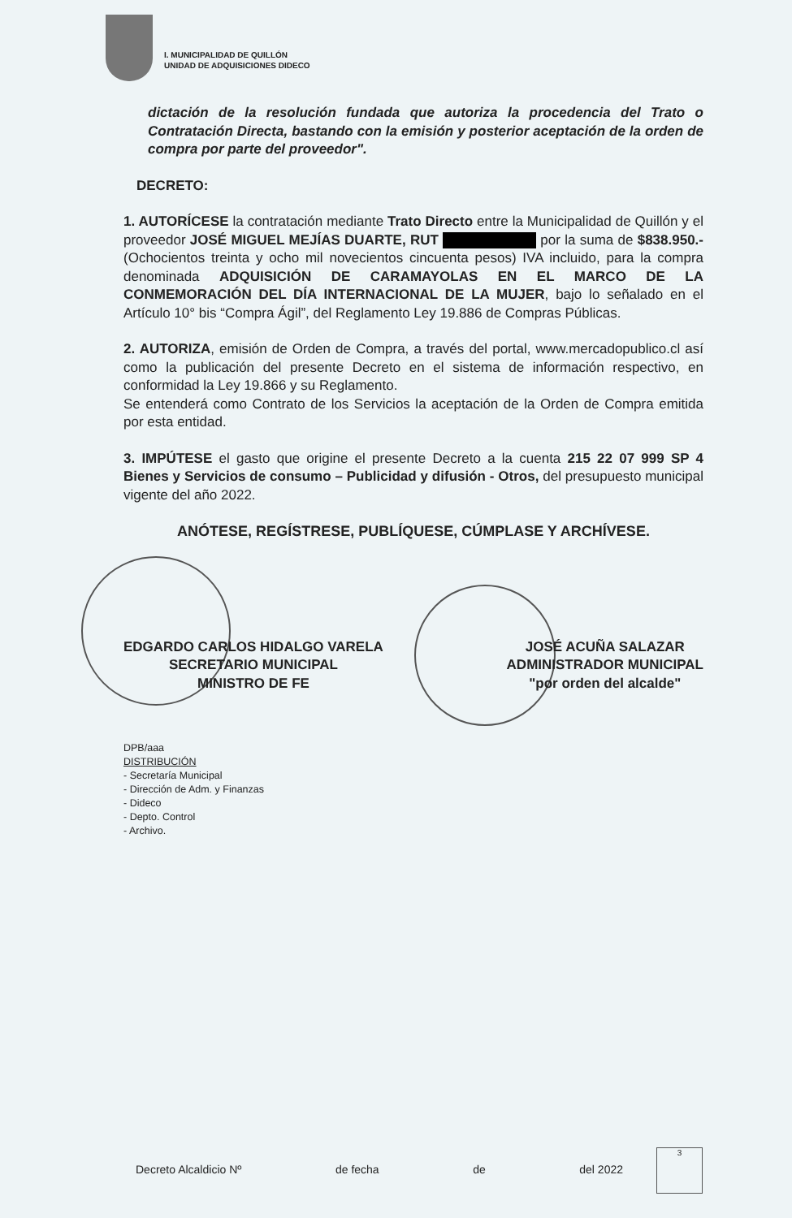I. MUNICIPALIDAD DE QUILLÓN
UNIDAD DE ADQUISICIONES DIDECO
dictación de la resolución fundada que autoriza la procedencia del Trato o Contratación Directa, bastando con la emisión y posterior aceptación de la orden de compra por parte del proveedor".
DECRETO:
1. AUTORÍCESE la contratación mediante Trato Directo entre la Municipalidad de Quillón y el proveedor JOSÉ MIGUEL MEJÍAS DUARTE, RUT por la suma de $838.950.- (Ochocientos treinta y ocho mil novecientos cincuenta pesos) IVA incluido, para la compra denominada ADQUISICIÓN DE CARAMAYOLAS EN EL MARCO DE LA CONMEMORACIÓN DEL DÍA INTERNACIONAL DE LA MUJER, bajo lo señalado en el Artículo 10° bis “Compra Ágil”, del Reglamento Ley 19.886 de Compras Públicas.
2. AUTORIZA, emisión de Orden de Compra, a través del portal, www.mercadopublico.cl así como la publicación del presente Decreto en el sistema de información respectivo, en conformidad la Ley 19.866 y su Reglamento.
Se entenderá como Contrato de los Servicios la aceptación de la Orden de Compra emitida por esta entidad.
3. IMPÚTESE el gasto que origine el presente Decreto a la cuenta 215 22 07 999 SP 4 Bienes y Servicios de consumo – Publicidad y difusión - Otros, del presupuesto municipal vigente del año 2022.
ANÓTESE, REGÍSTRESE, PUBLÍQUESE, CÚMPLASE Y ARCHÍVESE.
EDGARDO CARLOS HIDALGO VARELA
SECRETARIO MUNICIPAL
MINISTRO DE FE
JOSÉ ACUÑA SALAZAR
ADMINISTRADOR MUNICIPAL
"por orden del alcalde"
DPB/aaa
DISTRIBUCIÓN
- Secretaría Municipal
- Dirección de Adm. y Finanzas
- Dideco
- Depto. Control
- Archivo.
Decreto Alcaldicio Nº de fecha de del 2022
3